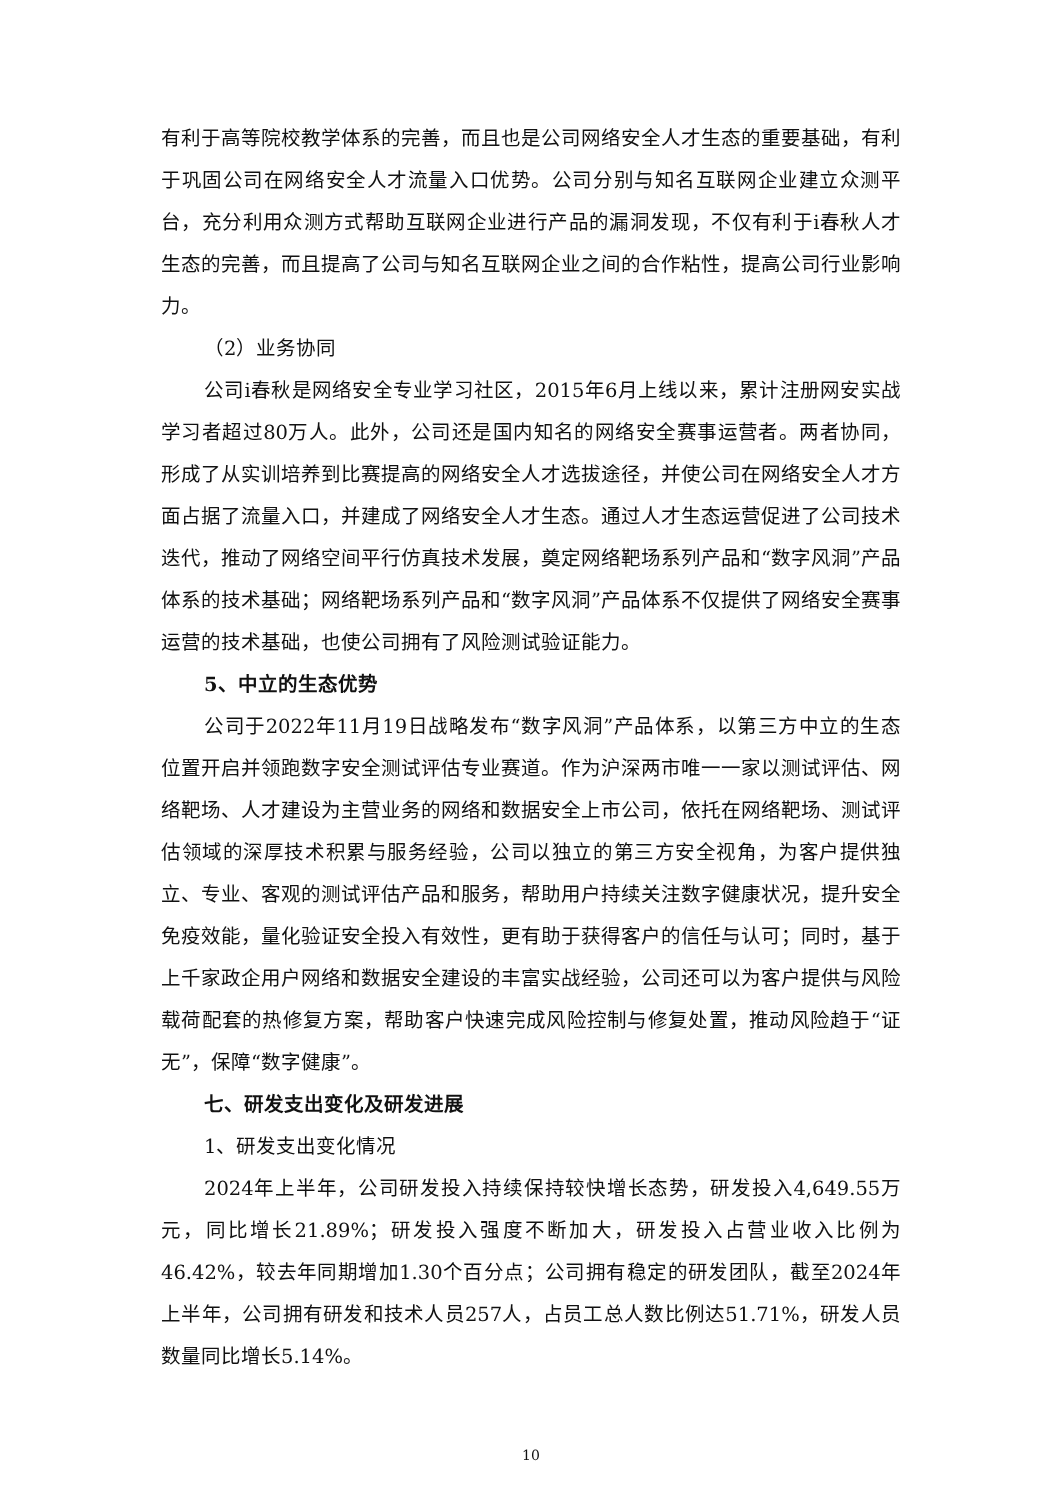有利于高等院校教学体系的完善，而且也是公司网络安全人才生态的重要基础，有利于巩固公司在网络安全人才流量入口优势。公司分别与知名互联网企业建立众测平台，充分利用众测方式帮助互联网企业进行产品的漏洞发现，不仅有利于i春秋人才生态的完善，而且提高了公司与知名互联网企业之间的合作粘性，提高公司行业影响力。
（2）业务协同
公司i春秋是网络安全专业学习社区，2015年6月上线以来，累计注册网安实战学习者超过80万人。此外，公司还是国内知名的网络安全赛事运营者。两者协同，形成了从实训培养到比赛提高的网络安全人才选拔途径，并使公司在网络安全人才方面占据了流量入口，并建成了网络安全人才生态。通过人才生态运营促进了公司技术迭代，推动了网络空间平行仿真技术发展，奠定网络靶场系列产品和“数字风洞”产品体系的技术基础；网络靶场系列产品和“数字风洞”产品体系不仅提供了网络安全赛事运营的技术基础，也使公司拥有了风险测试验证能力。
5、中立的生态优势
公司于2022年11月19日战略发布“数字风洞”产品体系，以第三方中立的生态位置开启并领跑数字安全测试评估专业赛道。作为沪深两市唯一一家以测试评估、网络靶场、人才建设为主营业务的网络和数据安全上市公司，依托在网络靶场、测试评估领域的深厚技术积累与服务经验，公司以独立的第三方安全视角，为客户提供独立、专业、客观的测试评估产品和服务，帮助用户持续关注数字健康状况，提升安全免疫效能，量化验证安全投入有效性，更有助于获得客户的信任与认可；同时，基于上千家政企用户网络和数据安全建设的丰富实战经验，公司还可以为客户提供与风险载荷配套的热修复方案，帮助客户快速完成风险控制与修复处置，推动风险趋于“证无”，保障“数字健康”。
七、研发支出变化及研发进展
1、研发支出变化情况
2024年上半年，公司研发投入持续保持较快增长态势，研发投入4,649.55万元，同比增长21.89%；研发投入强度不断加大，研发投入占营业收入比例为46.42%，较去年同期增加1.30个百分点；公司拥有稳定的研发团队，截至2024年上半年，公司拥有研发和技术人员257人，占员工总人数比例达51.71%，研发人员数量同比增长5.14%。
10